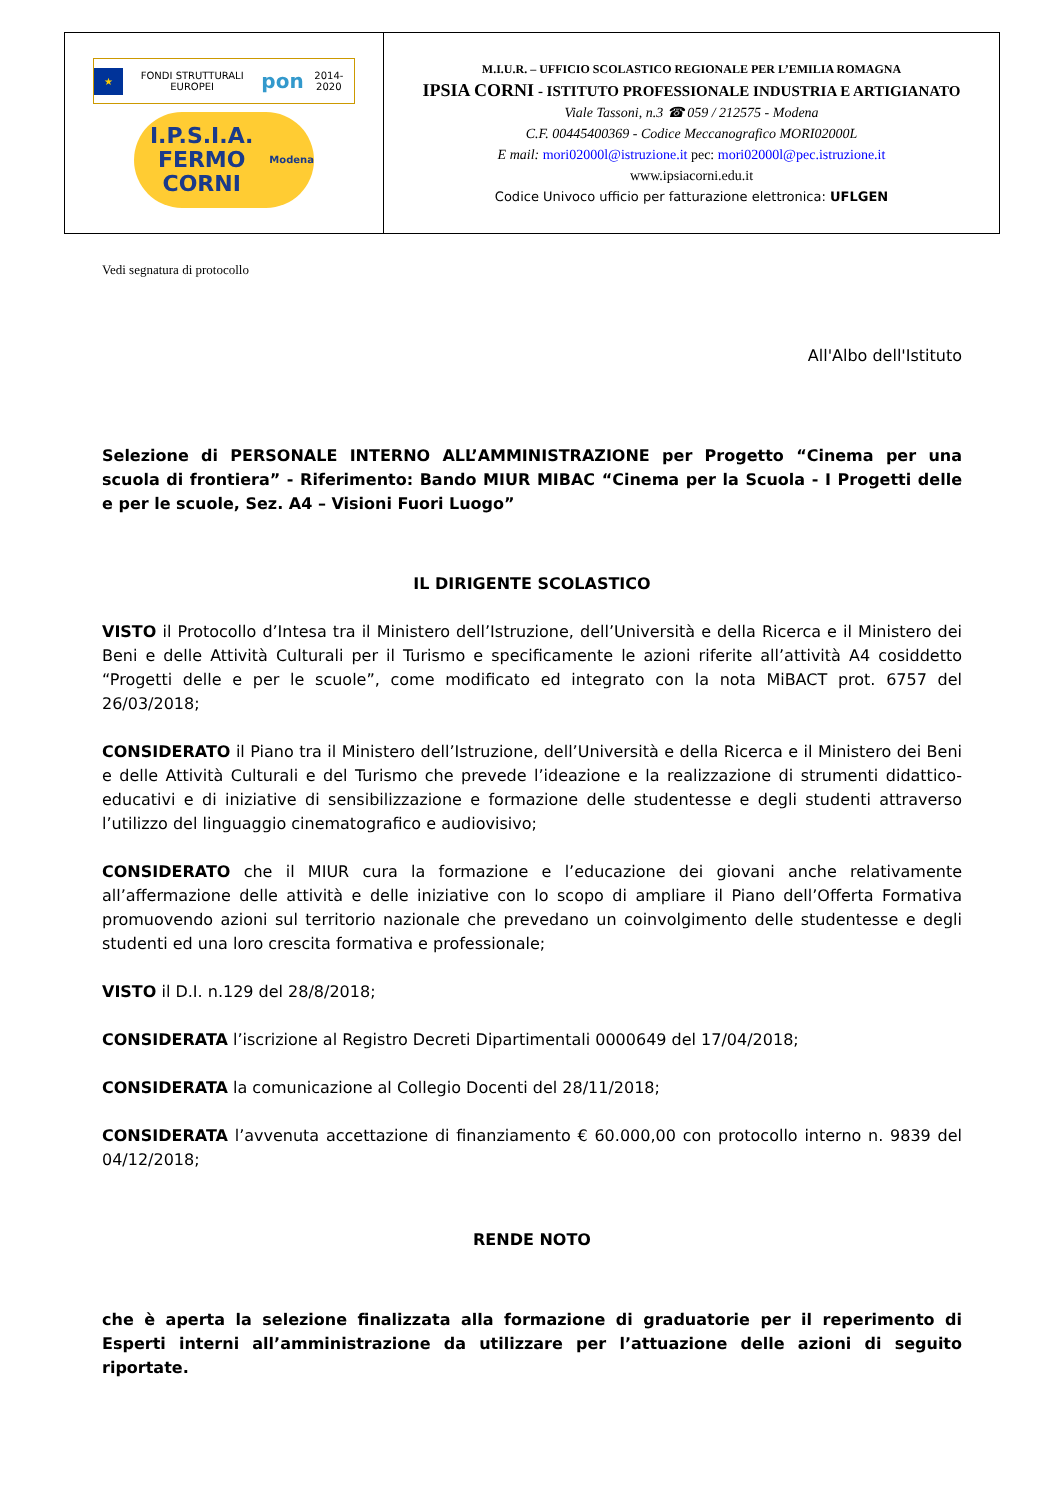| ★ FONDI STRUTTURALI EUROPEI pon 2014-2020 I.P.S.I.A. FERMO CORNI Modena | M.I.U.R. – UFFICIO SCOLASTICO REGIONALE PER L’EMILIA ROMAGNA IPSIA CORNI - ISTITUTO PROFESSIONALE INDUSTRIA E ARTIGIANATO Viale Tassoni, n.3 ☎ 059 / 212575 - Modena C.F. 00445400369 - Codice Meccanografico MORI02000L E mail: mori02000l@istruzione.it pec: mori02000l@pec.istruzione.it www.ipsiacorni.edu.it Codice Univoco ufficio per fatturazione elettronica: UFLGEN |
Vedi segnatura di protocollo
All'Albo dell'Istituto
Selezione di PERSONALE INTERNO ALL’AMMINISTRAZIONE per Progetto “Cinema per una scuola di frontiera” - Riferimento: Bando MIUR MIBAC “Cinema per la Scuola - I Progetti delle e per le scuole, Sez. A4 – Visioni Fuori Luogo”
IL DIRIGENTE SCOLASTICO
VISTO il Protocollo d’Intesa tra il Ministero dell’Istruzione, dell’Università e della Ricerca e il Ministero dei Beni e delle Attività Culturali per il Turismo e specificamente le azioni riferite all’attività A4 cosiddetto “Progetti delle e per le scuole”, come modificato ed integrato con la nota MiBACT prot. 6757 del 26/03/2018;
CONSIDERATO il Piano tra il Ministero dell’Istruzione, dell’Università e della Ricerca e il Ministero dei Beni e delle Attività Culturali e del Turismo che prevede l’ideazione e la realizzazione di strumenti didattico-educativi e di iniziative di sensibilizzazione e formazione delle studentesse e degli studenti attraverso l’utilizzo del linguaggio cinematografico e audiovisivo;
CONSIDERATO che il MIUR cura la formazione e l’educazione dei giovani anche relativamente all’affermazione delle attività e delle iniziative con lo scopo di ampliare il Piano dell’Offerta Formativa promuovendo azioni sul territorio nazionale che prevedano un coinvolgimento delle studentesse e degli studenti ed una loro crescita formativa e professionale;
VISTO il D.I. n.129 del 28/8/2018;
CONSIDERATA l’iscrizione al Registro Decreti Dipartimentali 0000649 del 17/04/2018;
CONSIDERATA la comunicazione al Collegio Docenti del 28/11/2018;
CONSIDERATA l’avvenuta accettazione di finanziamento € 60.000,00 con protocollo interno n. 9839 del 04/12/2018;
RENDE NOTO
che è aperta la selezione finalizzata alla formazione di graduatorie per il reperimento di Esperti interni all’amministrazione da utilizzare per l’attuazione delle azioni di seguito riportate.